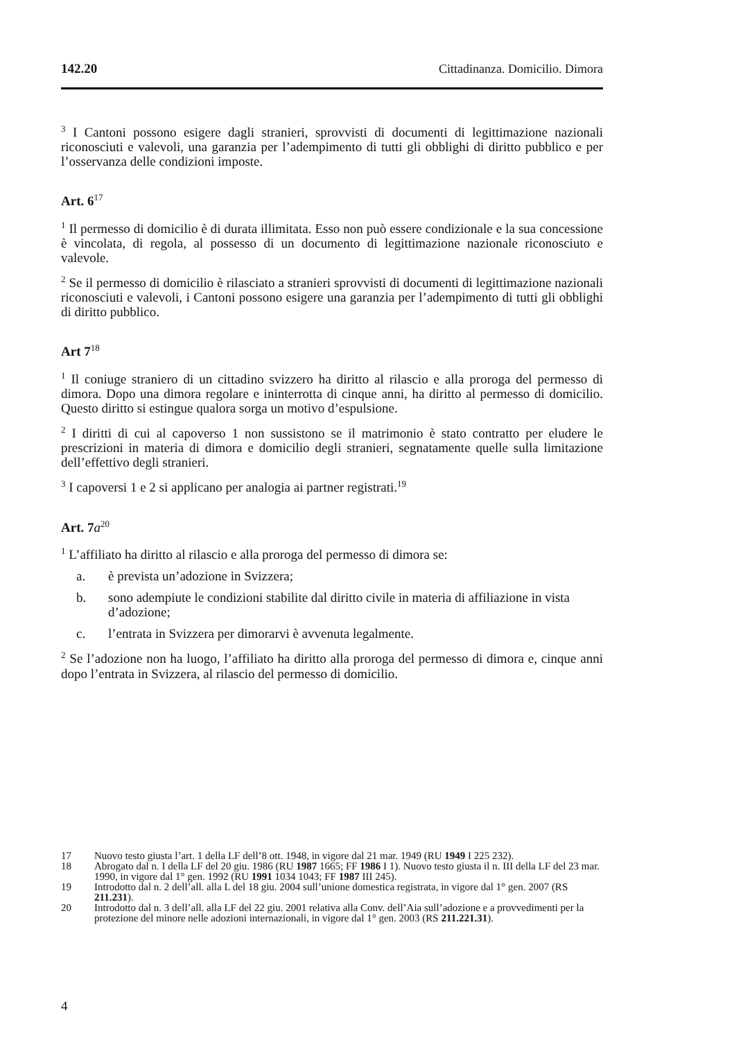142.20 Cittadinanza. Domicilio. Dimora
<sup>3</sup> I Cantoni possono esigere dagli stranieri, sprovvisti di documenti di legittimazione nazionali riconosciuti e valevoli, una garanzia per l’adempimento di tutti gli obblighi di diritto pubblico e per l’osservanza delle condizioni imposte.
Art. 6<sup>17</sup>
<sup>1</sup> Il permesso di domicilio è di durata illimitata. Esso non può essere condizionale e la sua concessione è vincolata, di regola, al possesso di un documento di legittimazione nazionale riconosciuto e valevole.
<sup>2</sup> Se il permesso di domicilio è rilasciato a stranieri sprovvisti di documenti di legittimazione nazionali riconosciuti e valevoli, i Cantoni possono esigere una garanzia per l’adempimento di tutti gli obblighi di diritto pubblico.
Art 7<sup>18</sup>
<sup>1</sup> Il coniuge straniero di un cittadino svizzero ha diritto al rilascio e alla proroga del permesso di dimora. Dopo una dimora regolare e ininterrotta di cinque anni, ha diritto al permesso di domicilio. Questo diritto si estingue qualora sorga un motivo d’espulsione.
<sup>2</sup> I diritti di cui al capoverso 1 non sussistono se il matrimonio è stato contratto per eludere le prescrizioni in materia di dimora e domicilio degli stranieri, segnatamente quelle sulla limitazione dell’effettivo degli stranieri.
<sup>3</sup> I capoversi 1 e 2 si applicano per analogia ai partner registrati.<sup>19</sup>
Art. 7a<sup>20</sup>
<sup>1</sup> L’affiliato ha diritto al rilascio e alla proroga del permesso di dimora se:
a. è prevista un’adozione in Svizzera;
b. sono adempiute le condizioni stabilite dal diritto civile in materia di affiliazione in vista d’adozione;
c. l’entrata in Svizzera per dimorarvi è avvenuta legalmente.
<sup>2</sup> Se l’adozione non ha luogo, l’affiliato ha diritto alla proroga del permesso di dimora e, cinque anni dopo l’entrata in Svizzera, al rilascio del permesso di domicilio.
17 Nuovo testo giusta l’art. 1 della LF dell’8 ott. 1948, in vigore dal 21 mar. 1949 (RU 1949 I 225 232).
18 Abrogato dal n. I della LF del 20 giu. 1986 (RU 1987 1665; FF 1986 I 1). Nuovo testo giusta il n. III della LF del 23 mar. 1990, in vigore dal 1° gen. 1992 (RU 1991 1034 1043; FF 1987 III 245).
19 Introdotto dal n. 2 dell’all. alla L del 18 giu. 2004 sull’unione domestica registrata, in vigore dal 1° gen. 2007 (RS 211.231).
20 Introdotto dal n. 3 dell’all. alla LF del 22 giu. 2001 relativa alla Conv. dell’Aia sull’adozione e a provvedimenti per la protezione del minore nelle adozioni internazionali, in vigore dal 1° gen. 2003 (RS 211.221.31).
4